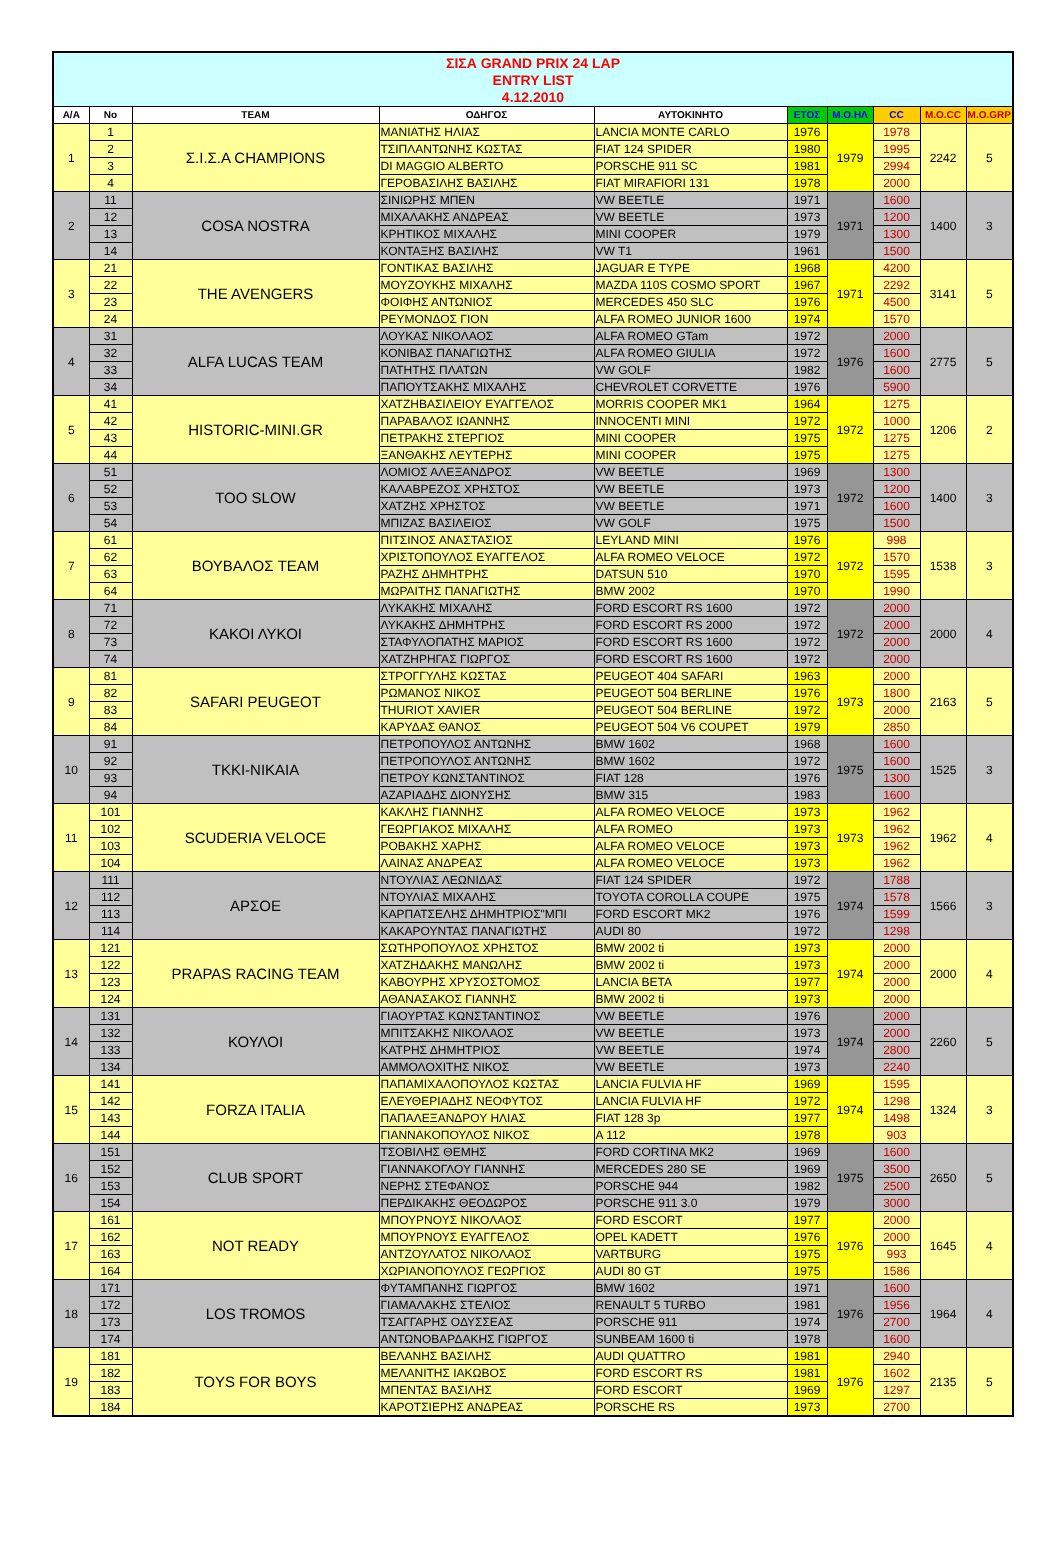| ΣΙΣΑ GRAND PRIX 24 LAP ENTRY LIST 4.12.2010 | | | | | | | | | |
| A/A | No | TEAM | ΟΔΗΓΟΣ | ΑΥΤΟΚΙΝΗΤΟ | ΕΤΟΣ | M.O.HΛ | CC | M.O.CC | M.O.GRP |
| 1 | 1 | Σ.Ι.Σ.Α CHAMPIONS | ΜΑΝΙΑΤΗΣ ΗΛΙΑΣ | LANCIA MONTE CARLO | 1976 | 1979 | 1978 | 2242 | 5 |
| | 2 | | ΤΣΙΠΛΑΝΤΩΝΗΣ ΚΩΣΤΑΣ | FIAT 124 SPIDER | 1980 | | 1995 | | |
| | 3 | | DI MAGGIO ALBERTO | PORSCHE 911 SC | 1981 | | 2994 | | |
| | 4 | | ΓΕΡΟΒΑΣΙΛΗΣ ΒΑΣΙΛΗΣ | FIAT MIRAFIORI 131 | 1978 | | 2000 | | |
| 2 | 11 | COSA NOSTRA | ΣΙΝΙΩΡΗΣ ΜΠΕΝ | VW BEETLE | 1971 | 1971 | 1600 | 1400 | 3 |
| | 12 | | ΜΙΧΑΛΑΚΗΣ ΑΝΔΡΕΑΣ | VW BEETLE | 1973 | | 1200 | | |
| | 13 | | ΚΡΗΤΙΚΟΣ ΜΙΧΑΛΗΣ | MINI COOPER | 1979 | | 1300 | | |
| | 14 | | ΚΟΝΤΑΞΗΣ ΒΑΣΙΛΗΣ | VW T1 | 1961 | | 1500 | | |
| 3 | 21 | THE AVENGERS | ΓΟΝΤΙΚΑΣ ΒΑΣΙΛΗΣ | JAGUAR E TYPE | 1968 | 1971 | 4200 | 3141 | 5 |
| | 22 | | ΜΟΥΖΟΥΚΗΣ ΜΙΧΑΛΗΣ | MAZDA 110S COSMO SPORT | 1967 | | 2292 | | |
| | 23 | | ΦΟΙΦΗΣ ΑΝΤΩΝΙΟΣ | MERCEDES 450 SLC | 1976 | | 4500 | | |
| | 24 | | ΡΕΥΜΟΝΔΟΣ ΓΙΟΝ | ALFA ROMEO JUNIOR 1600 | 1974 | | 1570 | | |
| 4 | 31 | ALFA LUCAS TEAM | ΛΟΥΚΑΣ ΝΙΚΟΛΑΟΣ | ALFA ROMEO GTam | 1972 | 1976 | 2000 | 2775 | 5 |
| | 32 | | ΚΟΝΙΒΑΣ ΠΑΝΑΓΙΩΤΗΣ | ALFA ROMEO GIULIA | 1972 | | 1600 | | |
| | 33 | | ΠΑΤΗΤΗΣ ΠΛΑΤΩΝ | VW GOLF | 1982 | | 1600 | | |
| | 34 | | ΠΑΠΟΥΤΣΑΚΗΣ ΜΙΧΑΛΗΣ | CHEVROLET CORVETTE | 1976 | | 5900 | | |
| 5 | 41 | HISTORIC-MINI.GR | ΧΑΤΖΗΒΑΣΙΛΕΙΟΥ ΕΥΑΓΓΕΛΟΣ | MORRIS COOPER MK1 | 1964 | 1972 | 1275 | 1206 | 2 |
| | 42 | | ΠΑΡΑΒΑΛΟΣ ΙΩΑΝΝΗΣ | INNOCENTI MINI | 1972 | | 1000 | | |
| | 43 | | ΠΕΤΡΑΚΗΣ ΣΤΕΡΓΙΟΣ | MINI COOPER | 1975 | | 1275 | | |
| | 44 | | ΞΑΝΘΑΚΗΣ ΛΕΥΤΕΡΗΣ | MINI COOPER | 1975 | | 1275 | | |
| 6 | 51 | TOO SLOW | ΛΟΜΙΟΣ ΑΛΕΞΑΝΔΡΟΣ | VW BEETLE | 1969 | 1972 | 1300 | 1400 | 3 |
| | 52 | | ΚΑΛΑΒΡΕΖΟΣ ΧΡΗΣΤΟΣ | VW BEETLE | 1973 | | 1200 | | |
| | 53 | | ΧΑΤΖΗΣ ΧΡΗΣΤΟΣ | VW BEETLE | 1971 | | 1600 | | |
| | 54 | | ΜΠΙΖΑΣ ΒΑΣΙΛΕΙΟΣ | VW GOLF | 1975 | | 1500 | | |
| 7 | 61 | ΒΟΥΒΑΛΟΣ TEAM | ΠΙΤΣΙΝΟΣ ΑΝΑΣΤΑΣΙΟΣ | LEYLAND MINI | 1976 | 1972 | 998 | 1538 | 3 |
| | 62 | | ΧΡΙΣΤΟΠΟΥΛΟΣ ΕΥΑΓΓΕΛΟΣ | ALFA ROMEO VELOCE | 1972 | | 1570 | | |
| | 63 | | ΡΑΖΗΣ ΔΗΜΗΤΡΗΣ | DATSUN 510 | 1970 | | 1595 | | |
| | 64 | | ΜΩΡΑΙΤΗΣ ΠΑΝΑΓΙΩΤΗΣ | BMW 2002 | 1970 | | 1990 | | |
| 8 | 71 | ΚΑΚΟΙ ΛΥΚΟΙ | ΛΥΚΑΚΗΣ ΜΙΧΑΛΗΣ | FORD ESCORT RS 1600 | 1972 | 1972 | 2000 | 2000 | 4 |
| | 72 | | ΛΥΚΑΚΗΣ ΔΗΜΗΤΡΗΣ | FORD ESCORT RS 2000 | 1972 | | 2000 | | |
| | 73 | | ΣΤΑΦΥΛΟΠΑΤΗΣ ΜΑΡΙΟΣ | FORD ESCORT RS 1600 | 1972 | | 2000 | | |
| | 74 | | ΧΑΤΖΗΡΗΓΑΣ ΓΙΩΡΓΟΣ | FORD ESCORT RS 1600 | 1972 | | 2000 | | |
| 9 | 81 | SAFARI PEUGEOT | ΣΤΡΟΓΓΥΛΗΣ ΚΩΣΤΑΣ | PEUGEOT 404 SAFARI | 1963 | 1973 | 2000 | 2163 | 5 |
| | 82 | | ΡΩΜΑΝΟΣ ΝΙΚΟΣ | PEUGEOT 504 BERLINE | 1976 | | 1800 | | |
| | 83 | | THURIOT XAVIER | PEUGEOT 504 BERLINE | 1972 | | 2000 | | |
| | 84 | | ΚΑΡΥΔΑΣ ΘΑΝΟΣ | PEUGEOT 504 V6 COUPET | 1979 | | 2850 | | |
| 10 | 91 | TKKI-NIKAIA | ΠΕΤΡΟΠΟΥΛΟΣ ΑΝΤΩΝΗΣ | BMW 1602 | 1968 | 1975 | 1600 | 1525 | 3 |
| | 92 | | ΠΕΤΡΟΠΟΥΛΟΣ ΑΝΤΩΝΗΣ | BMW 1602 | 1972 | | 1600 | | |
| | 93 | | ΠΕΤΡΟΥ ΚΩΝΣΤΑΝΤΙΝΟΣ | FIAT 128 | 1976 | | 1300 | | |
| | 94 | | ΑΖΑΡΙΑΔΗΣ ΔΙΟΝΥΣΗΣ | BMW 315 | 1983 | | 1600 | | |
| 11 | 101 | SCUDERIA VELOCE | ΚΑΚΛΗΣ ΓΙΑΝΝΗΣ | ALFA ROMEO VELOCE | 1973 | 1973 | 1962 | 1962 | 4 |
| | 102 | | ΓΕΩΡΓΙΑΚΟΣ ΜΙΧΑΛΗΣ | ALFA ROMEO | 1973 | | 1962 | | |
| | 103 | | ΡΟΒΑΚΗΣ ΧΑΡΗΣ | ALFA ROMEO VELOCE | 1973 | | 1962 | | |
| | 104 | | ΛΑΙΝΑΣ ΑΝΔΡΕΑΣ | ALFA ROMEO VELOCE | 1973 | | 1962 | | |
| 12 | 111 | ΑΡΣΟΕ | ΝΤΟΥΛΙΑΣ ΛΕΩΝΙΔΑΣ | FIAT 124 SPIDER | 1972 | 1974 | 1788 | 1566 | 3 |
| | 112 | | ΝΤΟΥΛΙΑΣ ΜΙΧΑΛΗΣ | TOYOTA COROLLA COUPE | 1975 | | 1578 | | |
| | 113 | | ΚΑΡΠΑΤΣΕΛΗΣ ΔΗΜΗΤΡΙΟΣ"ΜΠΙ | FORD ESCORT MK2 | 1976 | | 1599 | | |
| | 114 | | ΚΑΚΑΡΟΥΝΤΑΣ ΠΑΝΑΓΙΩΤΗΣ | AUDI 80 | 1972 | | 1298 | | |
| 13 | 121 | PRAPAS RACING TEAM | ΣΩΤΗΡΟΠΟΥΛΟΣ ΧΡΗΣΤΟΣ | BMW 2002 ti | 1973 | 1974 | 2000 | 2000 | 4 |
| | 122 | | ΧΑΤΖΗΔΑΚΗΣ ΜΑΝΩΛΗΣ | BMW 2002 ti | 1973 | | 2000 | | |
| | 123 | | ΚΑΒΟΥΡΗΣ ΧΡΥΣΟΣΤΟΜΟΣ | LANCIA BETA | 1977 | | 2000 | | |
| | 124 | | ΑΘΑΝΑΣΑΚΟΣ ΓΙΑΝΝΗΣ | BMW 2002 ti | 1973 | | 2000 | | |
| 14 | 131 | ΚΟΥΛΟΙ | ΓΙΑΟΥΡΤΑΣ ΚΩΝΣΤΑΝΤΙΝΟΣ | VW BEETLE | 1976 | 1974 | 2000 | 2260 | 5 |
| | 132 | | ΜΠΙΤΣΑΚΗΣ ΝΙΚΟΛΑΟΣ | VW BEETLE | 1973 | | 2000 | | |
| | 133 | | ΚΑΤΡΗΣ ΔΗΜΗΤΡΙΟΣ | VW BEETLE | 1974 | | 2800 | | |
| | 134 | | ΑΜΜΟΛΟΧΙΤΗΣ ΝΙΚΟΣ | VW BEETLE | 1973 | | 2240 | | |
| 15 | 141 | FORZA ITALIA | ΠΑΠΑΜΙΧΑΛΟΠΟΥΛΟΣ ΚΩΣΤΑΣ | LANCIA FULVIA HF | 1969 | 1974 | 1595 | 1324 | 3 |
| | 142 | | ΕΛΕΥΘΕΡΙΑΔΗΣ ΝΕΟΦΥΤΟΣ | LANCIA FULVIA HF | 1972 | | 1298 | | |
| | 143 | | ΠΑΠΑΛΕΞΑΝΔΡΟΥ ΗΛΙΑΣ | FIAT 128 3p | 1977 | | 1498 | | |
| | 144 | | ΓΙΑΝΝΑΚΟΠΟΥΛΟΣ ΝΙΚΟΣ | A 112 | 1978 | | 903 | | |
| 16 | 151 | CLUB SPORT | ΤΣΟΒΙΛΗΣ ΘΕΜΗΣ | FORD CORTINA MK2 | 1969 | 1975 | 1600 | 2650 | 5 |
| | 152 | | ΓΙΑΝΝΑΚΟΓΛΟΥ ΓΙΑΝΝΗΣ | MERCEDES 280 SE | 1969 | | 3500 | | |
| | 153 | | ΝΕΡΗΣ ΣΤΕΦΑΝΟΣ | PORSCHE 944 | 1982 | | 2500 | | |
| | 154 | | ΠΕΡΔΙΚΑΚΗΣ ΘΕΟΔΩΡΟΣ | PORSCHE 911 3.0 | 1979 | | 3000 | | |
| 17 | 161 | NOT READY | ΜΠΟΥΡΝΟΥΣ ΝΙΚΟΛΑΟΣ | FORD ESCORT | 1977 | 1976 | 2000 | 1645 | 4 |
| | 162 | | ΜΠΟΥΡΝΟΥΣ ΕΥΑΓΓΕΛΟΣ | OPEL KADETT | 1976 | | 2000 | | |
| | 163 | | ΑΝΤΖΟΥΛΑΤΟΣ ΝΙΚΟΛΑΟΣ | VARTBURG | 1975 | | 993 | | |
| | 164 | | ΧΩΡΙΑΝΟΠΟΥΛΟΣ ΓΕΩΡΓΙΟΣ | AUDI 80 GT | 1975 | | 1586 | | |
| 18 | 171 | LOS TROMOS | ΦΥΤΑΜΠΑΝΗΣ ΓΙΩΡΓΟΣ | BMW 1602 | 1971 | 1976 | 1600 | 1964 | 4 |
| | 172 | | ΓΙΑΜΑΛΑΚΗΣ ΣΤΕΛΙΟΣ | RENAULT 5 TURBO | 1981 | | 1956 | | |
| | 173 | | ΤΣΑΓΓΑΡΗΣ ΟΔΥΣΣΕΑΣ | PORSCHE 911 | 1974 | | 2700 | | |
| | 174 | | ΑΝΤΩΝΟΒΑΡΔΑΚΗΣ ΓΙΩΡΓΟΣ | SUNBEAM 1600 ti | 1978 | | 1600 | | |
| 19 | 181 | TOYS FOR BOYS | ΒΕΛΑΝΗΣ ΒΑΣΙΛΗΣ | AUDI QUATTRO | 1981 | 1976 | 2940 | 2135 | 5 |
| | 182 | | ΜΕΛΑΝΙΤΗΣ ΙΑΚΩΒΟΣ | FORD ESCORT RS | 1981 | | 1602 | | |
| | 183 | | ΜΠΕΝΤΑΣ ΒΑΣΙΛΗΣ | FORD ESCORT | 1969 | | 1297 | | |
| | 184 | | ΚΑΡΟΤΣΙΕΡΗΣ ΑΝΔΡΕΑΣ | PORSCHE RS | 1973 | | 2700 | | |